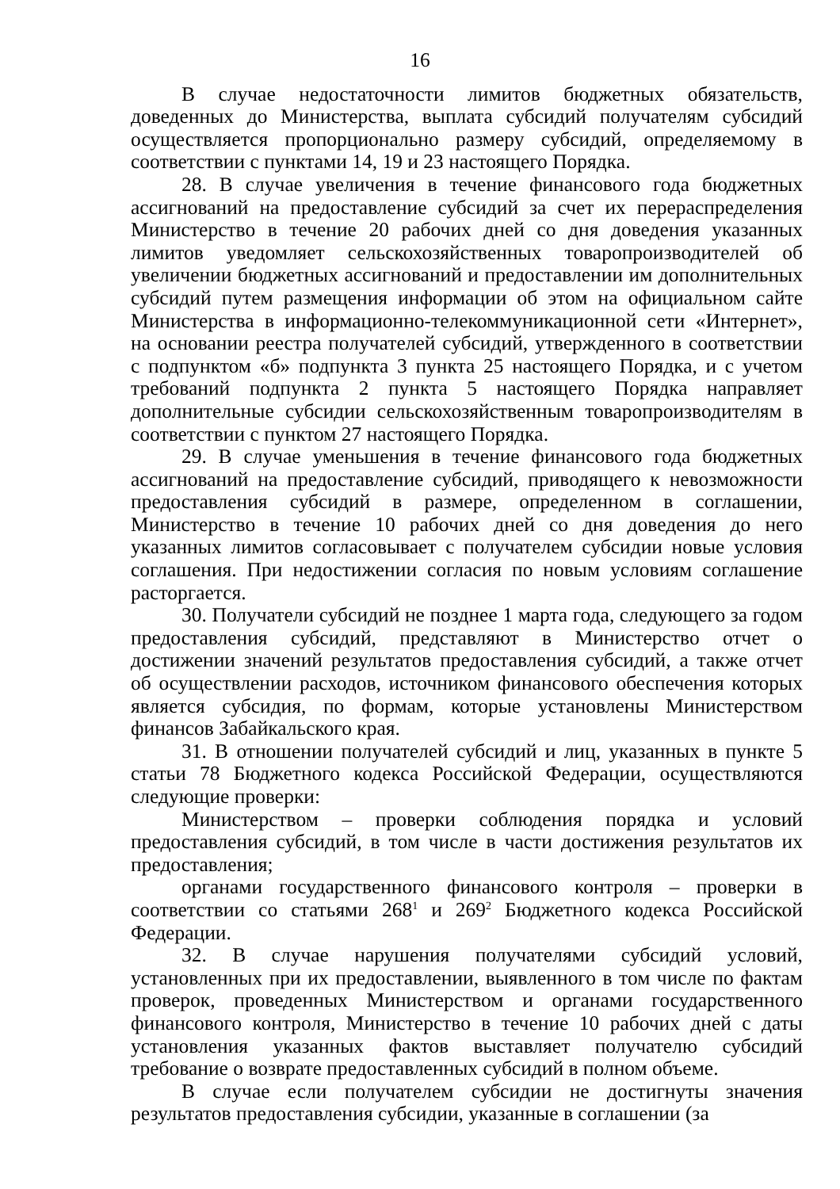16
В случае недостаточности лимитов бюджетных обязательств, доведенных до Министерства, выплата субсидий получателям субсидий осуществляется пропорционально размеру субсидий, определяемому в соответствии с пунктами 14, 19 и 23 настоящего Порядка.
28. В случае увеличения в течение финансового года бюджетных ассигнований на предоставление субсидий за счет их перераспределения Министерство в течение 20 рабочих дней со дня доведения указанных лимитов уведомляет сельскохозяйственных товаропроизводителей об увеличении бюджетных ассигнований и предоставлении им дополнительных субсидий путем размещения информации об этом на официальном сайте Министерства в информационно-телекоммуникационной сети «Интернет», на основании реестра получателей субсидий, утвержденного в соответствии с подпунктом «б» подпункта 3 пункта 25 настоящего Порядка, и с учетом требований подпункта 2 пункта 5 настоящего Порядка направляет дополнительные субсидии сельскохозяйственным товаропроизводителям в соответствии с пунктом 27 настоящего Порядка.
29. В случае уменьшения в течение финансового года бюджетных ассигнований на предоставление субсидий, приводящего к невозможности предоставления субсидий в размере, определенном в соглашении, Министерство в течение 10 рабочих дней со дня доведения до него указанных лимитов согласовывает с получателем субсидии новые условия соглашения. При недостижении согласия по новым условиям соглашение расторгается.
30. Получатели субсидий не позднее 1 марта года, следующего за годом предоставления субсидий, представляют в Министерство отчет о достижении значений результатов предоставления субсидий, а также отчет об осуществлении расходов, источником финансового обеспечения которых является субсидия, по формам, которые установлены Министерством финансов Забайкальского края.
31. В отношении получателей субсидий и лиц, указанных в пункте 5 статьи 78 Бюджетного кодекса Российской Федерации, осуществляются следующие проверки:
Министерством – проверки соблюдения порядка и условий предоставления субсидий, в том числе в части достижения результатов их предоставления;
органами государственного финансового контроля – проверки в соответствии со статьями 268<sup>1</sup> и 269<sup>2</sup> Бюджетного кодекса Российской Федерации.
32. В случае нарушения получателями субсидий условий, установленных при их предоставлении, выявленного в том числе по фактам проверок, проведенных Министерством и органами государственного финансового контроля, Министерство в течение 10 рабочих дней с даты установления указанных фактов выставляет получателю субсидий требование о возврате предоставленных субсидий в полном объеме.
В случае если получателем субсидии не достигнуты значения результатов предоставления субсидии, указанные в соглашении (за